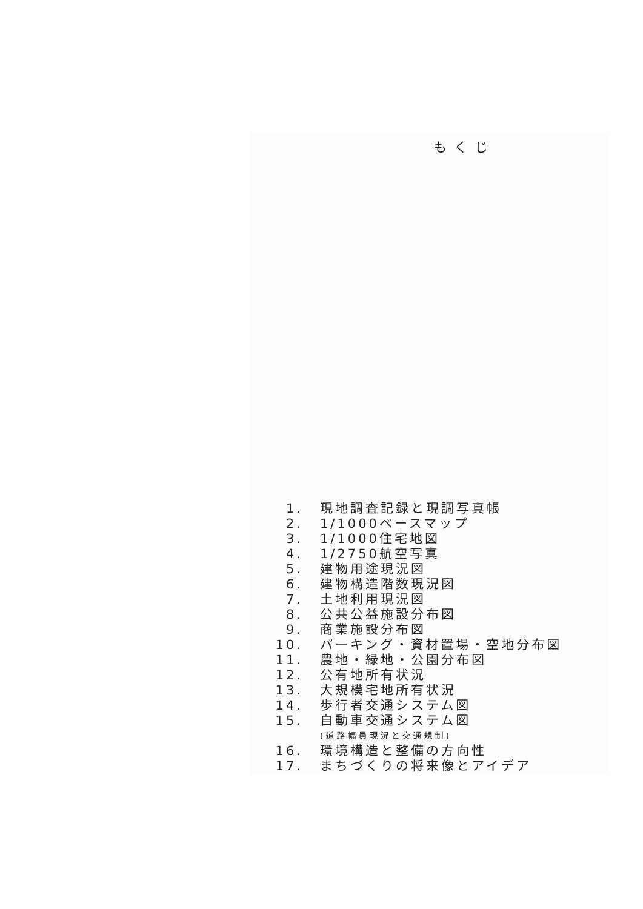もくじ
1. 現地調査記録と現調写真帳
2. 1/1000ベースマップ
3. 1/1000住宅地図
4. 1/2750航空写真
5. 建物用途現況図
6. 建物構造階数現況図
7. 土地利用現況図
8. 公共公益施設分布図
9. 商業施設分布図
10. パーキング・資材置場・空地分布図
11. 農地・緑地・公園分布図
12. 公有地所有状況
13. 大規模宅地所有状況
14. 歩行者交通システム図
15. 自動車交通システム図
(道路幅員現況と交通規制)
16. 環境構造と整備の方向性
17. まちづくりの将来像とアイデア